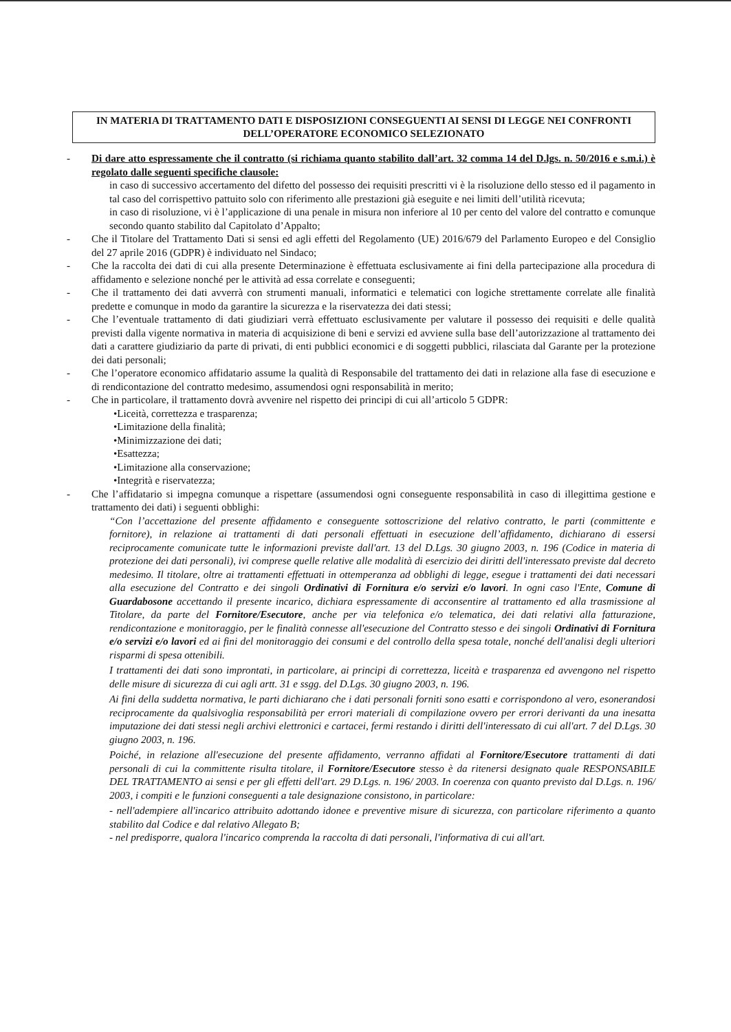IN MATERIA DI TRATTAMENTO DATI E DISPOSIZIONI CONSEGUENTI AI SENSI DI LEGGE NEI CONFRONTI DELL’OPERATORE ECONOMICO SELEZIONATO
- Di dare atto espressamente che il contratto (si richiama quanto stabilito dall’art. 32 comma 14 del D.lgs. n. 50/2016 e s.m.i.) è regolato dalle seguenti specifiche clausole:
in caso di successivo accertamento del difetto del possesso dei requisiti prescritti vi è la risoluzione dello stesso ed il pagamento in tal caso del corrispettivo pattuito solo con riferimento alle prestazioni già eseguite e nei limiti dell’utilità ricevuta;
in caso di risoluzione, vi è l’applicazione di una penale in misura non inferiore al 10 per cento del valore del contratto e comunque secondo quanto stabilito dal Capitolato d’Appalto;
- Che il Titolare del Trattamento Dati si sensi ed agli effetti del Regolamento (UE) 2016/679 del Parlamento Europeo e del Consiglio del 27 aprile 2016 (GDPR) è individuato nel Sindaco;
- Che la raccolta dei dati di cui alla presente Determinazione è effettuata esclusivamente ai fini della partecipazione alla procedura di affidamento e selezione nonché per le attività ad essa correlate e conseguenti;
- Che il trattamento dei dati avverrà con strumenti manuali, informatici e telematici con logiche strettamente correlate alle finalità predette e comunque in modo da garantire la sicurezza e la riservatezza dei dati stessi;
- Che l’eventuale trattamento di dati giudiziari verrà effettuato esclusivamente per valutare il possesso dei requisiti e delle qualità previsti dalla vigente normativa in materia di acquisizione di beni e servizi ed avviene sulla base dell’autorizzazione al trattamento dei dati a carattere giudiziario da parte di privati, di enti pubblici economici e di soggetti pubblici, rilasciata dal Garante per la protezione dei dati personali;
- Che l’operatore economico affidatario assume la qualità di Responsabile del trattamento dei dati in relazione alla fase di esecuzione e di rendicontazione del contratto medesimo, assumendosi ogni responsabilità in merito;
- Che in particolare, il trattamento dovrà avvenire nel rispetto dei principi di cui all’articolo 5 GDPR:
•Liceità, correttezza e trasparenza;
•Limitazione della finalità;
•Minimizzazione dei dati;
•Esattezza;
•Limitazione alla conservazione;
•Integrità e riservatezza;
- Che l’affidatario si impegna comunque a rispettare (assumendosi ogni conseguente responsabilità in caso di illegittima gestione e trattamento dei dati) i seguenti obblighi:
“Con l’accettazione del presente affidamento e conseguente sottoscrizione del relativo contratto, le parti (committente e fornitore), in relazione ai trattamenti di dati personali effettuati in esecuzione dell’affidamento, dichiarano di essersi reciprocamente comunicate tutte le informazioni previste dall'art. 13 del D.Lgs. 30 giugno 2003, n. 196 (Codice in materia di protezione dei dati personali), ivi comprese quelle relative alle modalità di esercizio dei diritti dell'interessato previste dal decreto medesimo. Il titolare, oltre ai trattamenti effettuati in ottemperanza ad obblighi di legge, esegue i trattamenti dei dati necessari alla esecuzione del Contratto e dei singoli Ordinativi di Fornitura e/o servizi e/o lavori. In ogni caso l'Ente, Comune di Guardabosone accettando il presente incarico, dichiara espressamente di acconsentire al trattamento ed alla trasmissione al Titolare, da parte del Fornitore/Esecutore, anche per via telefonica e/o telematica, dei dati relativi alla fatturazione, rendicontazione e monitoraggio, per le finalità connesse all'esecuzione del Contratto stesso e dei singoli Ordinativi di Fornitura e/o servizi e/o lavori ed ai fini del monitoraggio dei consumi e del controllo della spesa totale, nonché dell'analisi degli ulteriori risparmi di spesa ottenibili.
I trattamenti dei dati sono improntati, in particolare, ai principi di correttezza, liceità e trasparenza ed avvengono nel rispetto delle misure di sicurezza di cui agli artt. 31 e ssgg. del D.Lgs. 30 giugno 2003, n. 196.
Ai fini della suddetta normativa, le parti dichiarano che i dati personali forniti sono esatti e corrispondono al vero, esonerandosi reciprocamente da qualsivoglia responsabilità per errori materiali di compilazione ovvero per errori derivanti da una inesatta imputazione dei dati stessi negli archivi elettronici e cartacei, fermi restando i diritti dell'interessato di cui all'art. 7 del D.Lgs. 30 giugno 2003, n. 196.
Poiché, in relazione all'esecuzione del presente affidamento, verranno affidati al Fornitore/Esecutore trattamenti di dati personali di cui la committente risulta titolare, il Fornitore/Esecutore stesso è da ritenersi designato quale RESPONSABILE DEL TRATTAMENTO ai sensi e per gli effetti dell'art. 29 D.Lgs. n. 196/ 2003. In coerenza con quanto previsto dal D.Lgs. n. 196/ 2003, i compiti e le funzioni conseguenti a tale designazione consistono, in particolare:
- nell'adempiere all'incarico attribuito adottando idonee e preventive misure di sicurezza, con particolare riferimento a quanto stabilito dal Codice e dal relativo Allegato B;
- nel predisporre, qualora l'incarico comprenda la raccolta di dati personali, l'informativa di cui all'art.